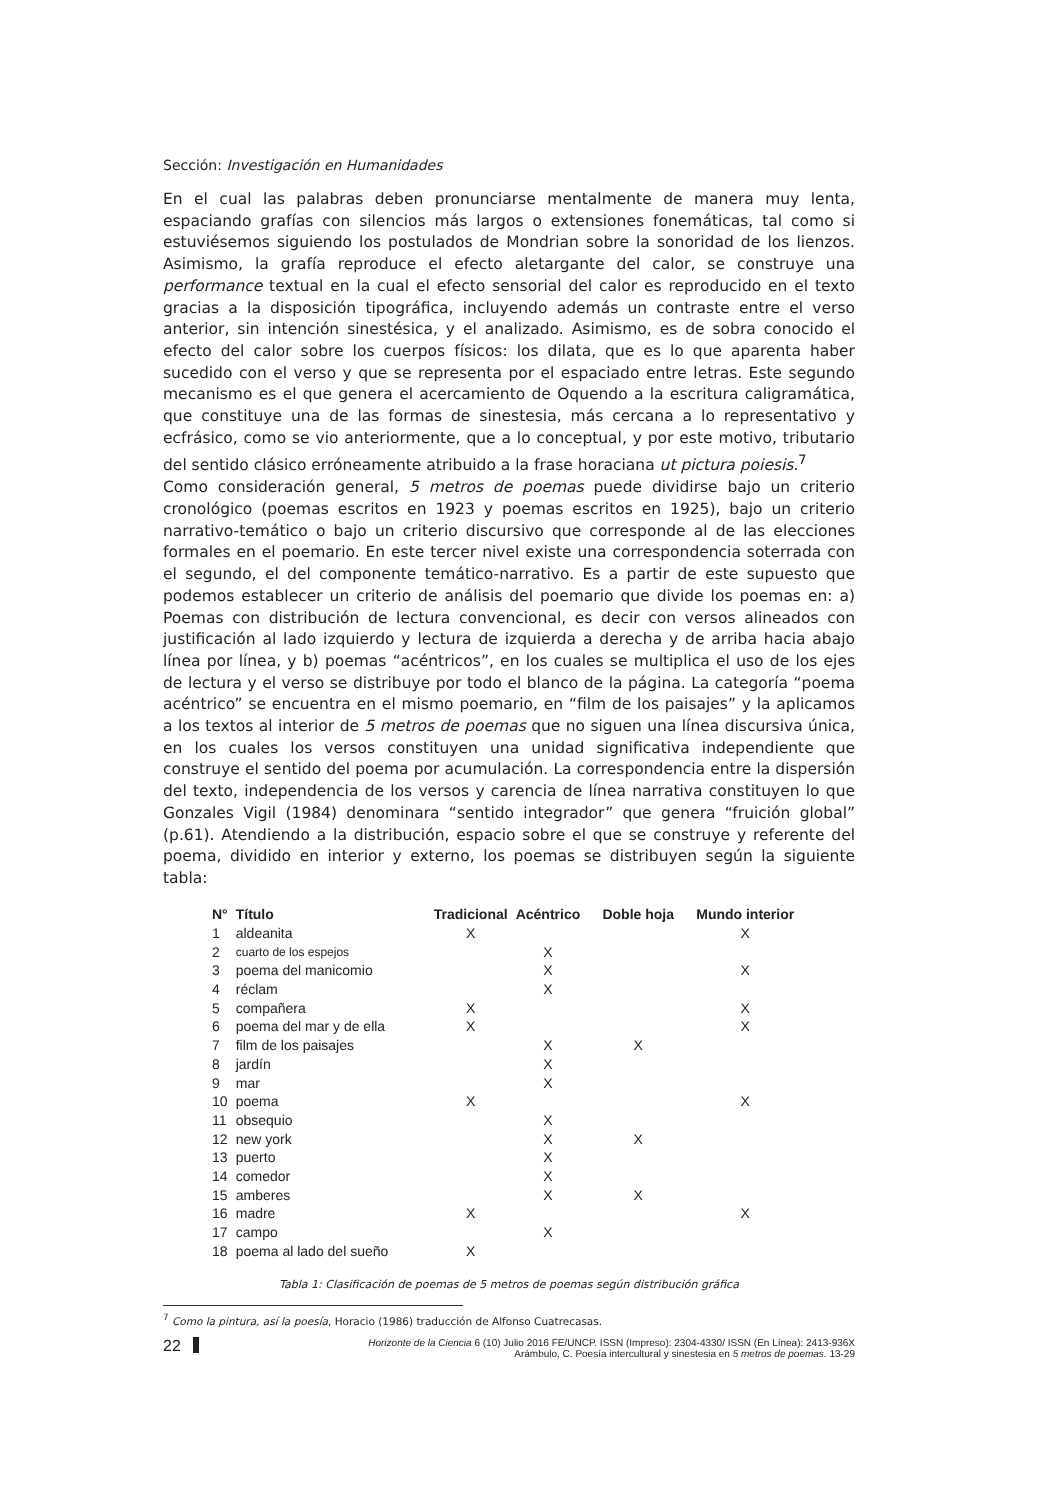Sección: Investigación en Humanidades
En el cual las palabras deben pronunciarse mentalmente de manera muy lenta, espaciando grafías con silencios más largos o extensiones fonemáticas, tal como si estuviésemos siguiendo los postulados de Mondrian sobre la sonoridad de los lienzos. Asimismo, la grafía reproduce el efecto aletargante del calor, se construye una performance textual en la cual el efecto sensorial del calor es reproducido en el texto gracias a la disposición tipográfica, incluyendo además un contraste entre el verso anterior, sin intención sinestésica, y el analizado. Asimismo, es de sobra conocido el efecto del calor sobre los cuerpos físicos: los dilata, que es lo que aparenta haber sucedido con el verso y que se representa por el espaciado entre letras. Este segundo mecanismo es el que genera el acercamiento de Oquendo a la escritura caligramática, que constituye una de las formas de sinestesia, más cercana a lo representativo y ecfrásico, como se vio anteriormente, que a lo conceptual, y por este motivo, tributario del sentido clásico erróneamente atribuido a la frase horaciana ut pictura poiesis.<sup>7</sup>
Como consideración general, 5 metros de poemas puede dividirse bajo un criterio cronológico (poemas escritos en 1923 y poemas escritos en 1925), bajo un criterio narrativo-temático o bajo un criterio discursivo que corresponde al de las elecciones formales en el poemario. En este tercer nivel existe una correspondencia soterrada con el segundo, el del componente temático-narrativo. Es a partir de este supuesto que podemos establecer un criterio de análisis del poemario que divide los poemas en: a) Poemas con distribución de lectura convencional, es decir con versos alineados con justificación al lado izquierdo y lectura de izquierda a derecha y de arriba hacia abajo línea por línea, y b) poemas “acéntricos”, en los cuales se multiplica el uso de los ejes de lectura y el verso se distribuye por todo el blanco de la página. La categoría “poema acéntrico” se encuentra en el mismo poemario, en “film de los paisajes” y la aplicamos a los textos al interior de 5 metros de poemas que no siguen una línea discursiva única, en los cuales los versos constituyen una unidad significativa independiente que construye el sentido del poema por acumulación. La correspondencia entre la dispersión del texto, independencia de los versos y carencia de línea narrativa constituyen lo que Gonzales Vigil (1984) denominara “sentido integrador” que genera “fruición global” (p.61). Atendiendo a la distribución, espacio sobre el que se construye y referente del poema, dividido en interior y externo, los poemas se distribuyen según la siguiente tabla:
| N° | Título | Tradicional | Acéntrico | Doble hoja | Mundo interior |
| --- | --- | --- | --- | --- | --- |
| 1 | aldeanita | X | | | X |
| 2 | cuarto de los espejos | | X | | |
| 3 | poema del manicomio | | X | | X |
| 4 | réclam | | X | | |
| 5 | compañera | X | | | X |
| 6 | poema del mar y de ella | X | | | X |
| 7 | film de los paisajes | | X | X | |
| 8 | jardín | | X | | |
| 9 | mar | | X | | |
| 10 | poema | X | | | X |
| 11 | obsequio | | X | | |
| 12 | new york | | X | X | |
| 13 | puerto | | X | | |
| 14 | comedor | | X | | |
| 15 | amberes | | X | X | |
| 16 | madre | X | | | X |
| 17 | campo | | X | | |
| 18 | poema al lado del sueño | X | | | |
Tabla 1: Clasificación de poemas de 5 metros de poemas según distribución gráfica
<sup>7</sup> Como la pintura, así la poesía, Horacio (1986) traducción de Alfonso Cuatrecasas.
22
Horizonte de la Ciencia 6 (10) Julio 2016 FE/UNCP. ISSN (Impreso): 2304-4330/ ISSN (En Línea): 2413-936X
Arámbulo, C. Poesía intercultural y sinestesia en 5 metros de poemas. 13-29